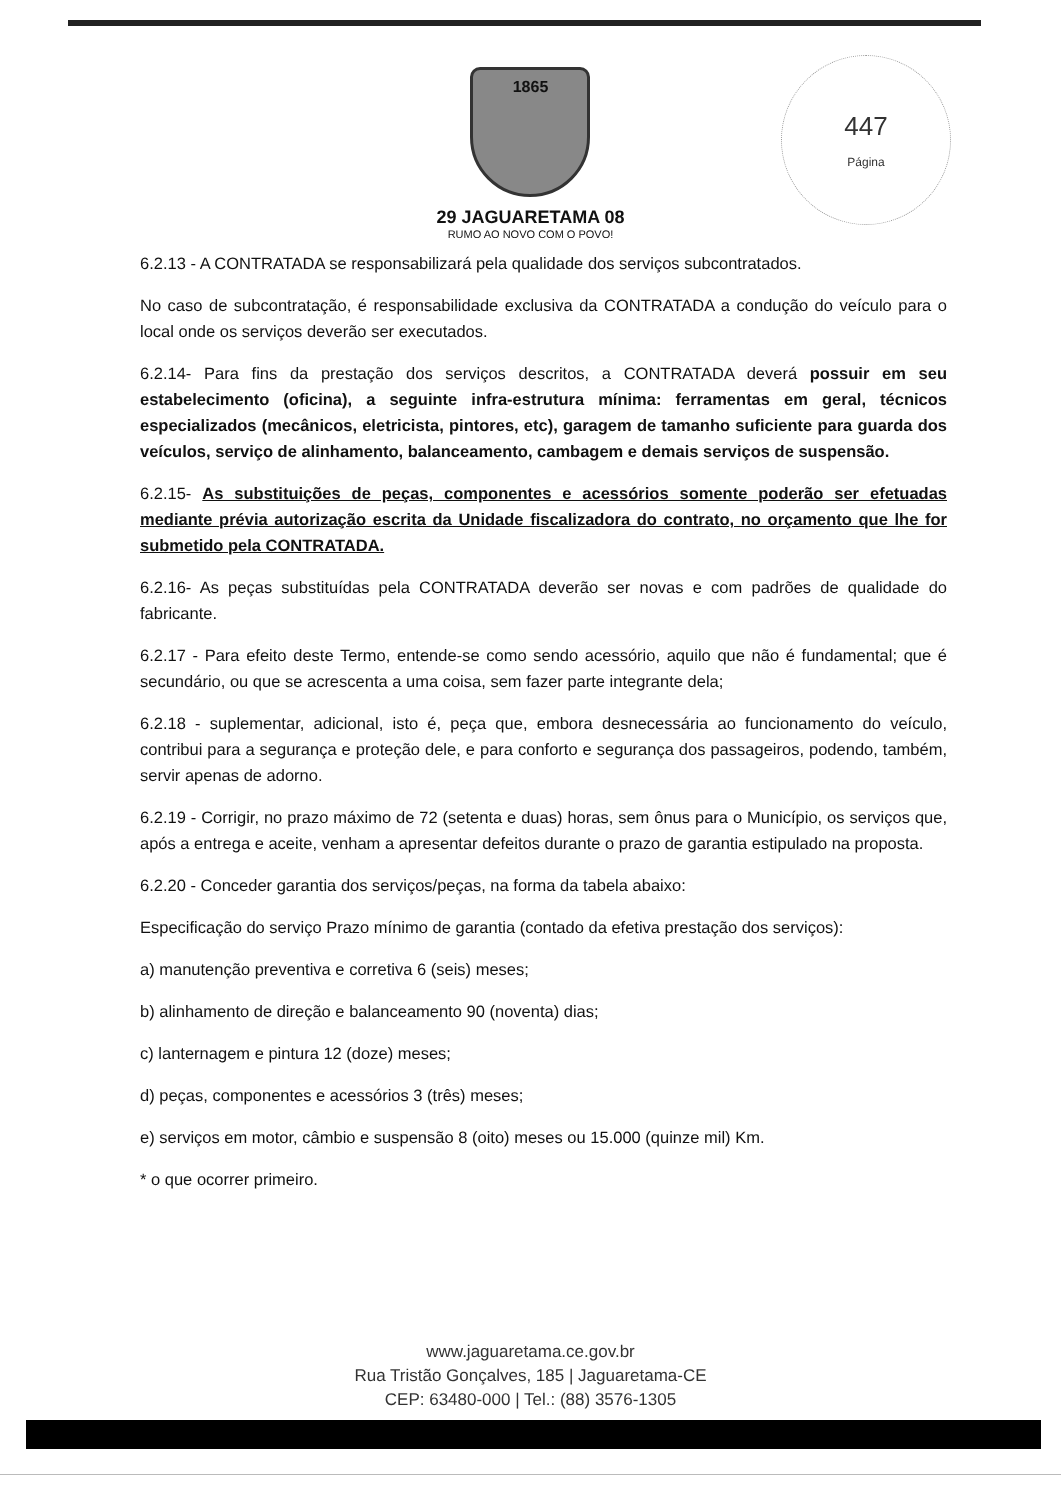1865
29 JAGUARETAMA 08
RUMO AO NOVO COM O POVO!
447
Página
6.2.13 - A CONTRATADA se responsabilizará pela qualidade dos serviços subcontratados.
No caso de subcontratação, é responsabilidade exclusiva da CONTRATADA a condução do veículo para o local onde os serviços deverão ser executados.
6.2.14- Para fins da prestação dos serviços descritos, a CONTRATADA deverá possuir em seu estabelecimento (oficina), a seguinte infra-estrutura mínima: ferramentas em geral, técnicos especializados (mecânicos, eletricista, pintores, etc), garagem de tamanho suficiente para guarda dos veículos, serviço de alinhamento, balanceamento, cambagem e demais serviços de suspensão.
6.2.15- As substituições de peças, componentes e acessórios somente poderão ser efetuadas mediante prévia autorização escrita da Unidade fiscalizadora do contrato, no orçamento que lhe for submetido pela CONTRATADA.
6.2.16- As peças substituídas pela CONTRATADA deverão ser novas e com padrões de qualidade do fabricante.
6.2.17 - Para efeito deste Termo, entende-se como sendo acessório, aquilo que não é fundamental; que é secundário, ou que se acrescenta a uma coisa, sem fazer parte integrante dela;
6.2.18 - suplementar, adicional, isto é, peça que, embora desnecessária ao funcionamento do veículo, contribui para a segurança e proteção dele, e para conforto e segurança dos passageiros, podendo, também, servir apenas de adorno.
6.2.19 - Corrigir, no prazo máximo de 72 (setenta e duas) horas, sem ônus para o Município, os serviços que, após a entrega e aceite, venham a apresentar defeitos durante o prazo de garantia estipulado na proposta.
6.2.20 - Conceder garantia dos serviços/peças, na forma da tabela abaixo:
Especificação do serviço Prazo mínimo de garantia (contado da efetiva prestação dos serviços):
a) manutenção preventiva e corretiva 6 (seis) meses;
b) alinhamento de direção e balanceamento 90 (noventa) dias;
c) lanternagem e pintura 12 (doze) meses;
d) peças, componentes e acessórios 3 (três) meses;
e) serviços em motor, câmbio e suspensão 8 (oito) meses ou 15.000 (quinze mil) Km.
* o que ocorrer primeiro.
www.jaguaretama.ce.gov.br
Rua Tristão Gonçalves, 185 | Jaguaretama-CE
CEP: 63480-000 | Tel.: (88) 3576-1305